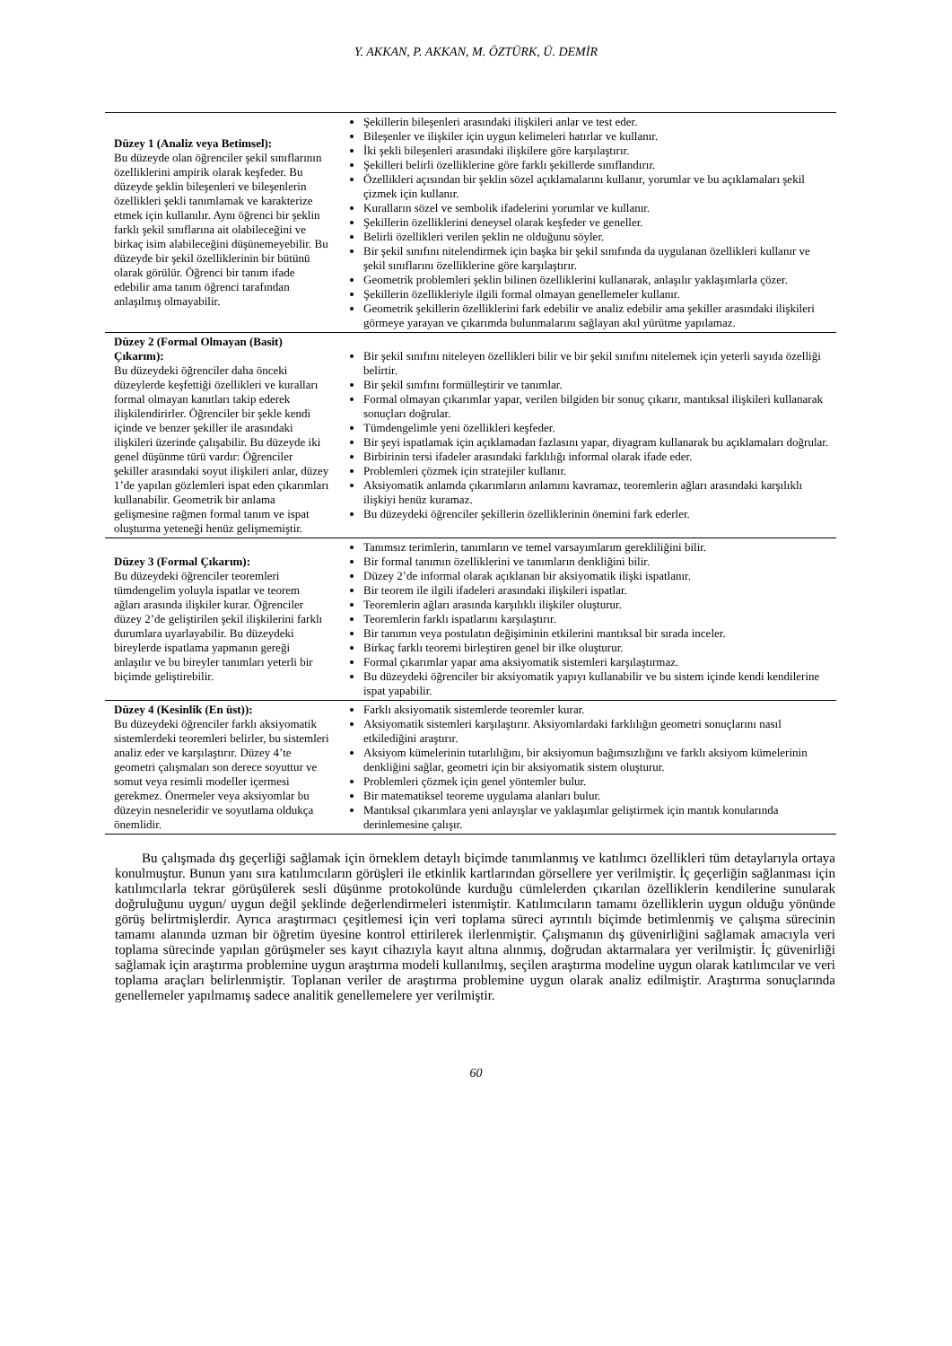Y. AKKAN, P. AKKAN, M. ÖZTÜRK, Ü. DEMİR
| Düzey 1 (Analiz veya Betimsel): Bu düzeyde olan öğrenciler şekil sınıflarının özelliklerini ampirik olarak keşfeder. Bu düzeyde şeklin bileşenleri ve bileşenlerin özellikleri şekli tanımlamak ve karakterize etmek için kullanılır. Aynı öğrenci bir şeklin farklı şekil sınıflarına ait olabileceğini ve birkaç isim alabileceğini düşünemeyebilir. Bu düzeyde bir şekil özelliklerinin bir bütünü olarak görülür. Öğrenci bir tanım ifade edebilir ama tanım öğrenci tarafından anlaşılmış olmayabilir. | Şekillerin bileşenleri arasındaki ilişkileri anlar ve test eder. Bileşenler ve ilişkiler için uygun kelimeleri hatırlar ve kullanır. İki şekli bileşenleri arasındaki ilişkilere göre karşılaştırır. Şekilleri belirli özelliklerine göre farklı şekillerde sınıflandırır. Özellikleri açısından bir şeklin sözel açıklamalarını kullanır, yorumlar ve bu açıklamaları şekil çizmek için kullanır. Kuralların sözel ve sembolik ifadelerini yorumlar ve kullanır. Şekillerin özelliklerini deneysel olarak keşfeder ve geneller. Belirli özellikleri verilen şeklin ne olduğunu söyler. Bir şekil sınıfını nitelendirmek için başka bir şekil sınıfında da uygulanan özellikleri kullanır ve şekil sınıflarını özelliklerine göre karşılaştırır. Geometrik problemleri şeklin bilinen özelliklerini kullanarak, anlaşılır yaklaşımlarla çözer. Şekillerin özellikleriyle ilgili formal olmayan genellemeler kullanır. Geometrik şekillerin özelliklerini fark edebilir ve analiz edebilir ama şekiller arasındaki ilişkileri görmeye yarayan ve çıkarımda bulunmalarını sağlayan akıl yürütme yapılamaz. |
| Düzey 2 (Formal Olmayan (Basit) Çıkarım): Bu düzeydeki öğrenciler daha önceki düzeylerde keşfettiği özellikleri ve kuralları formal olmayan kanıtları takip ederek ilişkilendirirler. Öğrenciler bir şekle kendi içinde ve benzer şekiller ile arasındaki ilişkileri üzerinde çalışabilir. Bu düzeyde iki genel düşünme türü vardır: Öğrenciler şekiller arasındaki soyut ilişkileri anlar, düzey 1’de yapılan gözlemleri ispat eden çıkarımları kullanabilir. Geometrik bir anlama gelişmesine rağmen formal tanım ve ispat oluşturma yeteneği henüz gelişmemiştir. | Bir şekil sınıfını niteleyen özellikleri bilir ve bir şekil sınıfını nitelemek için yeterli sayıda özelliği belirtir. Bir şekil sınıfını formülleştirir ve tanımlar. Formal olmayan çıkarımlar yapar, verilen bilgiden bir sonuç çıkarır, mantıksal ilişkileri kullanarak sonuçları doğrular. Tümdengelimle yeni özellikleri keşfeder. Bir şeyi ispatlamak için açıklamadan fazlasını yapar, diyagram kullanarak bu açıklamaları doğrular. Birbirinin tersi ifadeler arasındaki farklılığı informal olarak ifade eder. Problemleri çözmek için stratejiler kullanır. Aksiyomatik anlamda çıkarımların anlamını kavramaz, teoremlerin ağları arasındaki karşılıklı ilişkiyi henüz kuramaz. Bu düzeydeki öğrenciler şekillerin özelliklerinin önemini fark ederler. |
| Düzey 3 (Formal Çıkarım): Bu düzeydeki öğrenciler teoremleri tümdengelim yoluyla ispatlar ve teorem ağları arasında ilişkiler kurar. Öğrenciler düzey 2’de geliştirilen şekil ilişkilerini farklı durumlara uyarlayabilir. Bu düzeydeki bireylerde ispatlama yapmanın gereği anlaşılır ve bu bireyler tanımları yeterli bir biçimde geliştirebilir. | Tanımsız terimlerin, tanımların ve temel varsayımlarım gerekliliğini bilir. Bir formal tanımın özelliklerini ve tanımların denkliğini bilir. Düzey 2’de informal olarak açıklanan bir aksiyomatik ilişki ispatlanır. Bir teorem ile ilgili ifadeleri arasındaki ilişkileri ispatlar. Teoremlerin ağları arasında karşılıklı ilişkiler oluşturur. Teoremlerin farklı ispatlarını karşılaştırır. Bir tanımın veya postulatın değişiminin etkilerini mantıksal bir sırada inceler. Birkaç farklı teoremi birleştiren genel bir ilke oluşturur. Formal çıkarımlar yapar ama aksiyomatik sistemleri karşılaştırmaz. Bu düzeydeki öğrenciler bir aksiyomatik yapıyı kullanabilir ve bu sistem içinde kendi kendilerine ispat yapabilir. |
| Düzey 4 (Kesinlik (En üst)): Bu düzeydeki öğrenciler farklı aksiyomatik sistemlerdeki teoremleri belirler, bu sistemleri analiz eder ve karşılaştırır. Düzey 4’te geometri çalışmaları son derece soyuttur ve somut veya resimli modeller içermesi gerekmez. Önermeler veya aksiyomlar bu düzeyin nesneleridir ve soyutlama oldukça önemlidir. | Farklı aksiyomatik sistemlerde teoremler kurar. Aksiyomatik sistemleri karşılaştırır. Aksiyomlardaki farklılığın geometri sonuçlarını nasıl etkilediğini araştırır. Aksiyom kümelerinin tutarlılığını, bir aksiyomun bağımsızlığını ve farklı aksiyom kümelerinin denkliğini sağlar, geometri için bir aksiyomatik sistem oluşturur. Problemleri çözmek için genel yöntemler bulur. Bir matematiksel teoreme uygulama alanları bulur. Mantıksal çıkarımlara yeni anlayışlar ve yaklaşımlar geliştirmek için mantık konularında derinlemesine çalışır. |
Bu çalışmada dış geçerliği sağlamak için örneklem detaylı biçimde tanımlanmış ve katılımcı özellikleri tüm detaylarıyla ortaya konulmuştur. Bunun yanı sıra katılımcıların görüşleri ile etkinlik kartlarından görsellere yer verilmiştir. İç geçerliğin sağlanması için katılımcılarla tekrar görüşülerek sesli düşünme protokolünde kurduğu cümlelerden çıkarılan özelliklerin kendilerine sunularak doğruluğunu uygun/ uygun değil şeklinde değerlendirmeleri istenmiştir. Katılımcıların tamamı özelliklerin uygun olduğu yönünde görüş belirtmişlerdir. Ayrıca araştırmacı çeşitlemesi için veri toplama süreci ayrıntılı biçimde betimlenmiş ve çalışma sürecinin tamamı alanında uzman bir öğretim üyesine kontrol ettirilerek ilerlenmiştir. Çalışmanın dış güvenirliğini sağlamak amacıyla veri toplama sürecinde yapılan görüşmeler ses kayıt cihazıyla kayıt altına alınmış, doğrudan aktarmalara yer verilmiştir. İç güvenirliği sağlamak için araştırma problemine uygun araştırma modeli kullanılmış, seçilen araştırma modeline uygun olarak katılımcılar ve veri toplama araçları belirlenmiştir. Toplanan veriler de araştırma problemine uygun olarak analiz edilmiştir. Araştırma sonuçlarında genellemeler yapılmamış sadece analitik genellemelere yer verilmiştir.
60